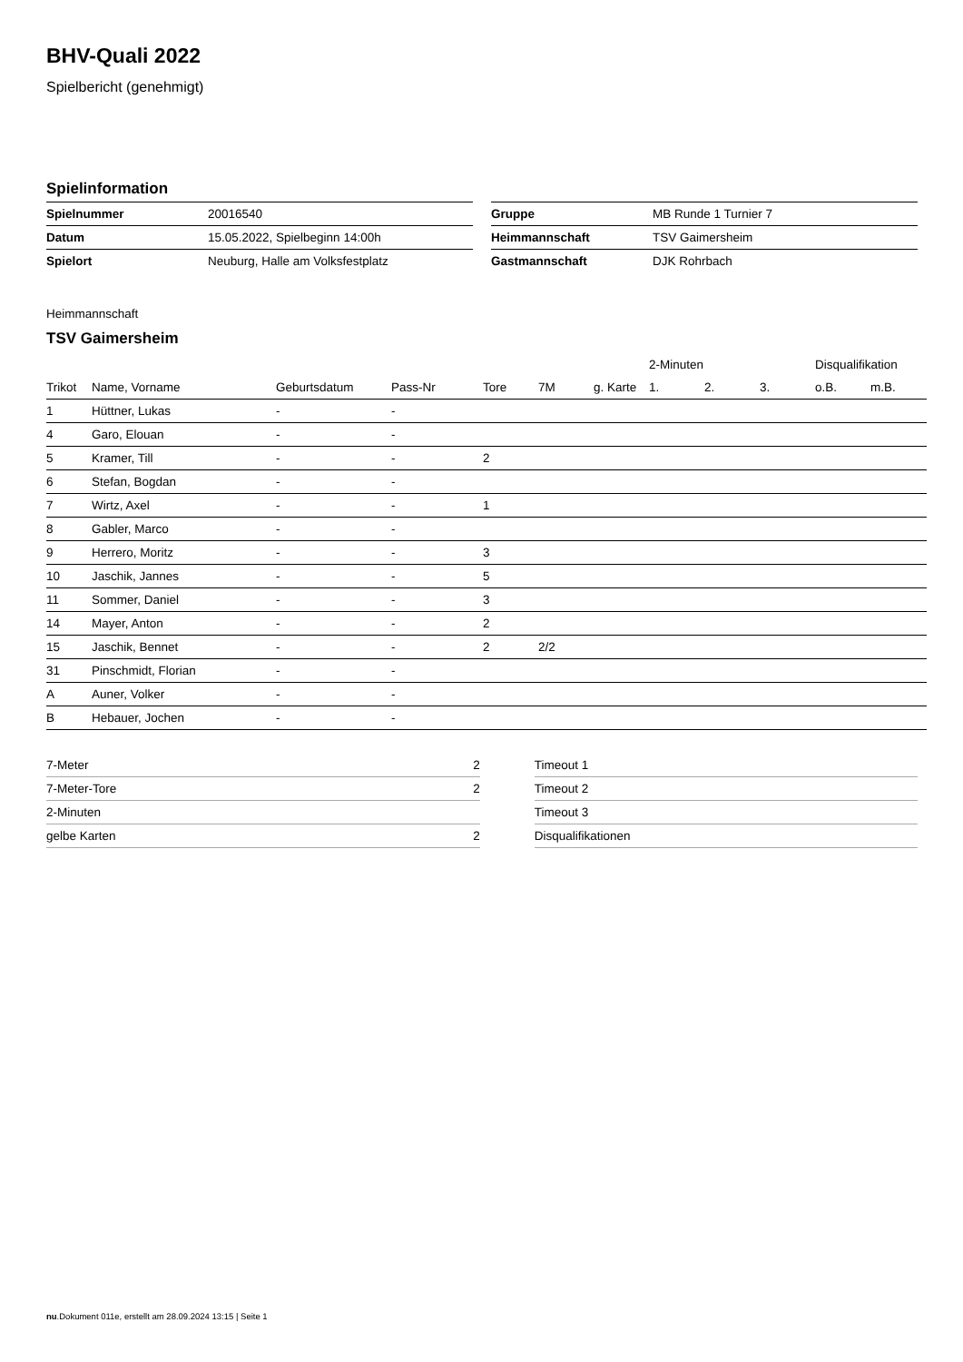BHV-Quali 2022
Spielbericht (genehmigt)
Spielinformation
| Spielnummer | 20016540 |
| Datum | 15.05.2022, Spielbeginn 14:00h |
| Spielort | Neuburg, Halle am Volksfestplatz |
| Gruppe | MB Runde 1 Turnier 7 |
| Heimmannschaft | TSV Gaimersheim |
| Gastmannschaft | DJK Rohrbach |
Heimmannschaft
TSV Gaimersheim
| | | | | | | | | 2-Minuten | | | Disqualifikation | |
| --- | --- | --- | --- | --- | --- | --- | --- | --- | --- | --- | --- | --- |
| Trikot | Name, Vorname | Geburtsdatum | Pass-Nr | Tore | 7M | g. Karte | | 1. | 2. | 3. | o.B. | m.B. |
| 1 | Hüttner, Lukas | - | - | | | | | | | | | |
| 4 | Garo, Elouan | - | - | | | | | | | | | |
| 5 | Kramer, Till | - | - | 2 | | | | | | | | |
| 6 | Stefan, Bogdan | - | - | | | | | | | | | |
| 7 | Wirtz, Axel | - | - | 1 | | | | | | | | |
| 8 | Gabler, Marco | - | - | | | | | | | | | |
| 9 | Herrero, Moritz | - | - | 3 | | | | | | | | |
| 10 | Jaschik, Jannes | - | - | 5 | | | | | | | | |
| 11 | Sommer, Daniel | - | - | 3 | | | | | | | | |
| 14 | Mayer, Anton | - | - | 2 | | | | | | | | |
| 15 | Jaschik, Bennet | - | - | 2 | 2/2 | | | | | | | |
| 31 | Pinschmidt, Florian | - | - | | | | | | | | | |
| A | Auner, Volker | - | - | | | | | | | | | |
| B | Hebauer, Jochen | - | - | | | | | | | | | |
| 7-Meter | 2 |
| 7-Meter-Tore | 2 |
| 2-Minuten | |
| gelbe Karten | 2 |
| Timeout 1 |
| Timeout 2 |
| Timeout 3 |
| Disqualifikationen |
nu.Dokument 011e, erstellt am 28.09.2024 13:15 | Seite 1